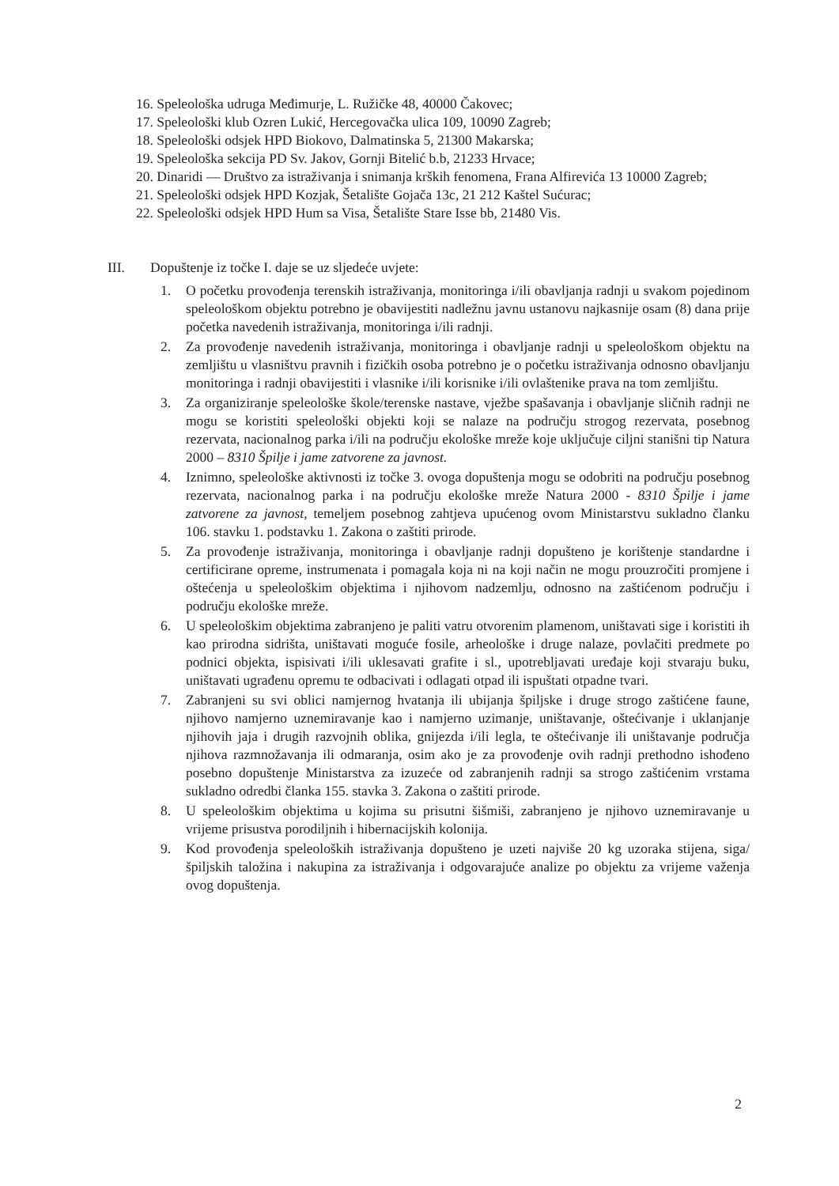16. Speleološka udruga Međimurje, L. Ružičke 48, 40000 Čakovec;
17. Speleološki klub Ozren Lukić, Hercegovačka ulica 109, 10090 Zagreb;
18. Speleološki odsjek HPD Biokovo, Dalmatinska 5, 21300 Makarska;
19. Speleološka sekcija PD Sv. Jakov, Gornji Bitelić b.b, 21233 Hrvace;
20. Dinaridi — Društvo za istraživanja i snimanja krških fenomena, Frana Alfirevića 13 10000 Zagreb;
21. Speleološki odsjek HPD Kozjak, Šetalište Gojača 13c, 21 212 Kaštel Sućurac;
22. Speleološki odsjek HPD Hum sa Visa, Šetalište Stare Isse bb, 21480 Vis.
III. Dopuštenje iz točke I. daje se uz sljedeće uvjete:
1. O početku provođenja terenskih istraživanja, monitoringa i/ili obavljanja radnji u svakom pojedinom speleološkom objektu potrebno je obavijestiti nadležnu javnu ustanovu najkasnije osam (8) dana prije početka navedenih istraživanja, monitoringa i/ili radnji.
2. Za provođenje navedenih istraživanja, monitoringa i obavljanje radnji u speleološkom objektu na zemljištu u vlasništvu pravnih i fizičkih osoba potrebno je o početku istraživanja odnosno obavljanju monitoringa i radnji obavijestiti i vlasnike i/ili korisnike i/ili ovlaštenike prava na tom zemljištu.
3. Za organiziranje speleološke škole/terenske nastave, vježbe spašavanja i obavljanje sličnih radnji ne mogu se koristiti speleološki objekti koji se nalaze na području strogog rezervata, posebnog rezervata, nacionalnog parka i/ili na području ekološke mreže koje uključuje ciljni stanišni tip Natura 2000 – 8310 Špilje i jame zatvorene za javnost.
4. Iznimno, speleološke aktivnosti iz točke 3. ovoga dopuštenja mogu se odobriti na području posebnog rezervata, nacionalnog parka i na području ekološke mreže Natura 2000 - 8310 Špilje i jame zatvorene za javnost, temeljem posebnog zahtjeva upućenog ovom Ministarstvu sukladno članku 106. stavku 1. podstavku 1. Zakona o zaštiti prirode.
5. Za provođenje istraživanja, monitoringa i obavljanje radnji dopušteno je korištenje standardne i certificirane opreme, instrumenata i pomagala koja ni na koji način ne mogu prouzročiti promjene i oštećenja u speleološkim objektima i njihovom nadzemlju, odnosno na zaštićenom području i području ekološke mreže.
6. U speleološkim objektima zabranjeno je paliti vatru otvorenim plamenom, uništavati sige i koristiti ih kao prirodna sidrišta, uništavati moguće fosile, arheološke i druge nalaze, povlačiti predmete po podnici objekta, ispisivati i/ili uklesavati grafite i sl., upotrebljavati uređaje koji stvaraju buku, uništavati ugrađenu opremu te odbacivati i odlagati otpad ili ispuštati otpadne tvari.
7. Zabranjeni su svi oblici namjernog hvatanja ili ubijanja špiljske i druge strogo zaštićene faune, njihovo namjerno uznemiravanje kao i namjerno uzimanje, uništavanje, oštećivanje i uklanjanje njihovih jaja i drugih razvojnih oblika, gnijezda i/ili legla, te oštećivanje ili uništavanje područja njihova razmnožavanja ili odmaranja, osim ako je za provođenje ovih radnji prethodno ishođeno posebno dopuštenje Ministarstva za izuzeće od zabranjenih radnji sa strogo zaštićenim vrstama sukladno odredbi članka 155. stavka 3. Zakona o zaštiti prirode.
8. U speleološkim objektima u kojima su prisutni šišmiši, zabranjeno je njihovo uznemiravanje u vrijeme prisustva porodiljnih i hibernacijskih kolonija.
9. Kod provođenja speleoloških istraživanja dopušteno je uzeti najviše 20 kg uzoraka stijena, siga/špiljskih taložina i nakupina za istraživanja i odgovarajuće analize po objektu za vrijeme važenja ovog dopuštenja.
2